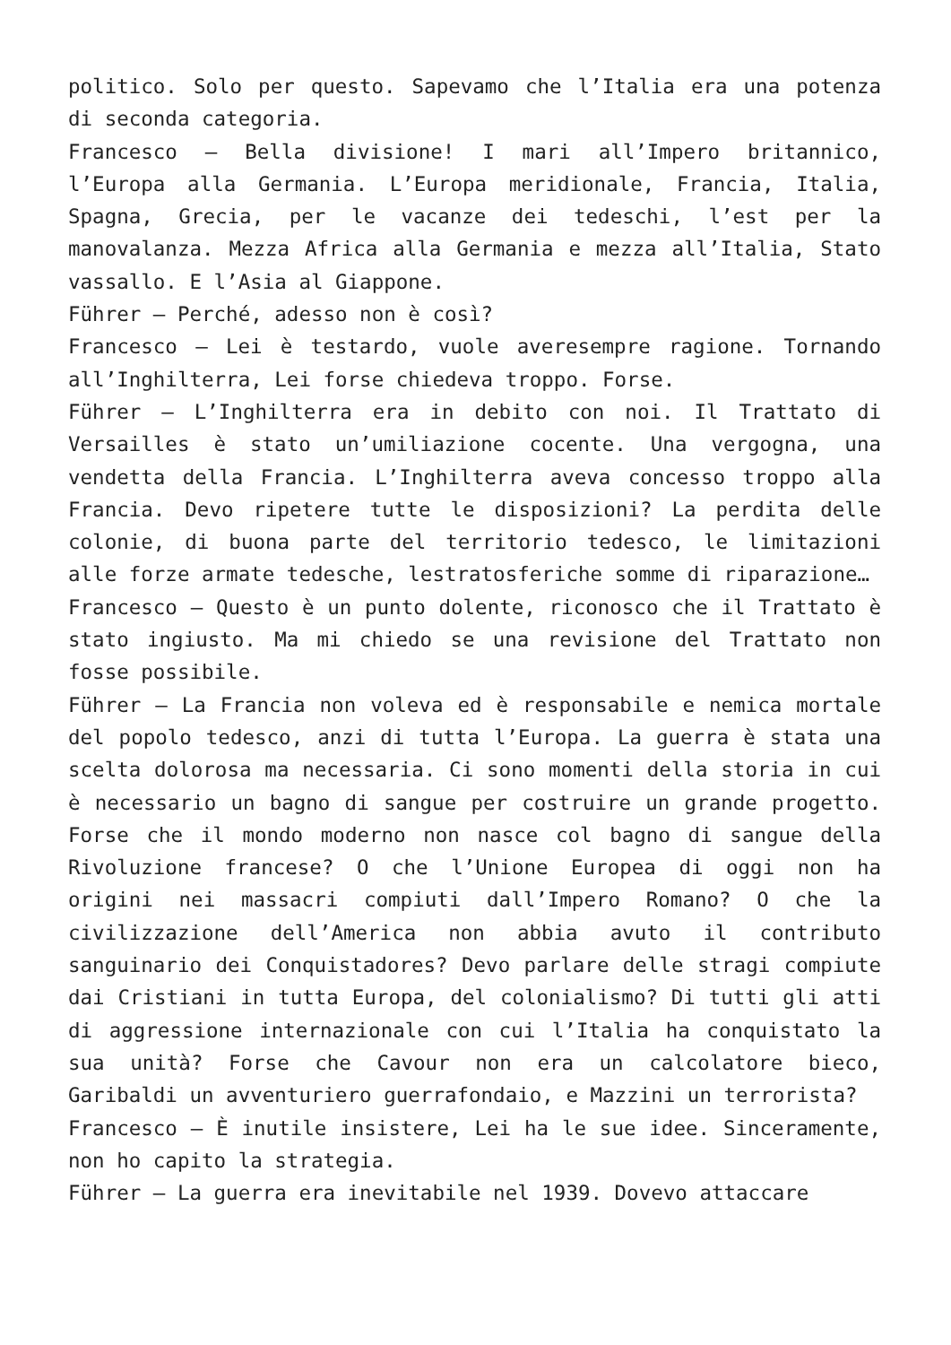politico. Solo per questo. Sapevamo che l’Italia era una potenza di seconda categoria.
Francesco – Bella divisione! I mari all’Impero britannico, l’Europa alla Germania. L’Europa meridionale, Francia, Italia, Spagna, Grecia, per le vacanze dei tedeschi, l’est per la manovalanza. Mezza Africa alla Germania e mezza all’Italia, Stato vassallo. E l’Asia al Giappone.
Führer – Perché, adesso non è così?
Francesco – Lei è testardo, vuole averesempre ragione. Tornando all’Inghilterra, Lei forse chiedeva troppo. Forse.
Führer – L’Inghilterra era in debito con noi. Il Trattato di Versailles è stato un’umiliazione cocente. Una vergogna, una vendetta della Francia. L’Inghilterra aveva concesso troppo alla Francia. Devo ripetere tutte le disposizioni? La perdita delle colonie, di buona parte del territorio tedesco, le limitazioni alle forze armate tedesche, lestratosferiche somme di riparazione…
Francesco – Questo è un punto dolente, riconosco che il Trattato è stato ingiusto. Ma mi chiedo se una revisione del Trattato non fosse possibile.
Führer – La Francia non voleva ed è responsabile e nemica mortale del popolo tedesco, anzi di tutta l’Europa. La guerra è stata una scelta dolorosa ma necessaria. Ci sono momenti della storia in cui è necessario un bagno di sangue per costruire un grande progetto. Forse che il mondo moderno non nasce col bagno di sangue della Rivoluzione francese? O che l’Unione Europea di oggi non ha origini nei massacri compiuti dall’Impero Romano? O che la civilizzazione dell’America non abbia avuto il contributo sanguinario dei Conquistadores? Devo parlare delle stragi compiute dai Cristiani in tutta Europa, del colonialismo? Di tutti gli atti di aggressione internazionale con cui l’Italia ha conquistato la sua unità? Forse che Cavour non era un calcolatore bieco, Garibaldi un avventuriero guerrafondaio, e Mazzini un terrorista?
Francesco – È inutile insistere, Lei ha le sue idee. Sinceramente, non ho capito la strategia.
Führer – La guerra era inevitabile nel 1939. Dovevo attaccare